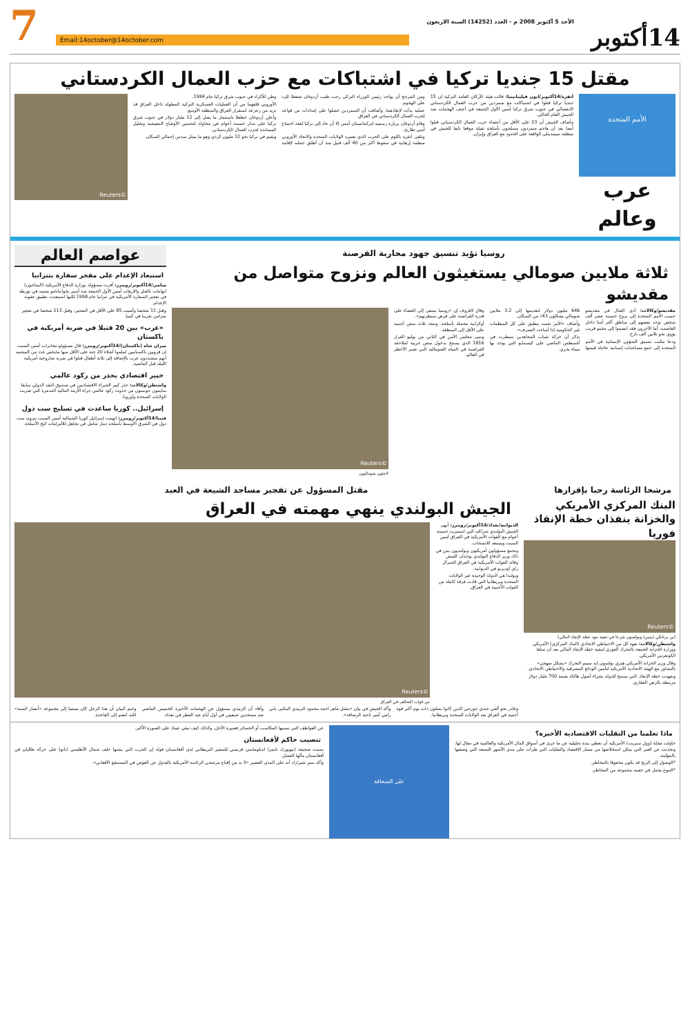14أكتوبر
الأحد 5 أكتوبر 2008 م - العدد (14252) السنة الاربعون
Email:14october@14october.com
7
مقتل 15 جنديا تركيا في اشتباكات مع حزب العمال الكردستاني
الأمم المتحدة
عرب وعالم
أنقرة/14أكتوبر/ايون فيليبابيتيا: قالت هيئة الأركان العامة التركية إن 15 جنديا تركيا قتلوا في اشتباكات مع متمردين من حزب العمال الكردستاني الانفصالي في جنوب شرق تركيا أمس الأول الجمعة في أعنف الهجمات ضد الجيش العام الحالي.
وأضاف الجيش أن 23 على الأقل من أعضاء حزب العمال الكردستاني قتلوا أيضا بعد أن هاجم متمردون مسلحون بأسلحة ثقيلة موقعا تابعا للجيش في منطقة سيمدينلي الواقعة على الحدود مع العراق وإيران.
ومن المرجح أن يواجه رئيس الوزراء التركي رجب طيب أردوغان ضغطا للرد على الهجوم.
عملية بدأت لإنقاذهما. وأضافت أن المتمردين حصلوا على إمدادات من قواعد لحزب العمال الكردستاني في العراق.
وقام أردوغان بزيارة رسمية لتركمانستان أمس إلا أن عاد إلى تركيا لعقد اجتماع أمني طارئ.
وتلقى أنقرة باللوم على الحزب الذي تعتبره الولايات المتحدة والاتحاد الأوروبي منظمة إرهابية في سقوط أكثر من 40 ألف قتيل منذ أن أطلق حملته لإقامة وطن للأكراد في جنوب شرق تركيا عام 1984.
الأوروبي قلقهما من أن العمليات العسكرية التركية المطولة داخل العراق قد تزيد من زعزعة استقرار العراق والمنطقة الأوسع.
وأعلن أردوغان خططا باستثمار ما يصل إلى 12 مليار دولار في جنوب شرق تركيا على مدار خمسة أعوام في محاولة لتحسين الأوضاع المعيشية وتقليل المساندة لحزب العمال الكردستاني.
ويقيم في تركيا نحو 12 مليون كردي وهو ما يمثل سدس إجمالي السكان.
©Reuters
روسيا تؤيد تنسيق جهود محاربة القرصنة
ثلاثة ملايين صومالي يستغيثون العالم ونزوح متواصل من مقديشو
مقديشو/وكالات: أدى القتال في مقديشو حسب الأمم المتحدة إلى نزوح خمسة عشر ألف شخص توجه بعضهم إلى مناطق أكثر أمنا داخل العاصمة، أما الآخرون فقد انضموا إلى مخيم قريب يؤوي نحو ثلاثين ألف نازح.
ودعا مكتب تنسيق الشؤون الإنسانية في الأمم المتحدة إلى جمع مساعدات إنسانية عاجلة قيمتها 646 مليون دولار لتقديمها إلى 3.2 ملايين صومالي يشكلون 43٪ من السكان.
وأضاف «الأمر نفسه ينطبق على كل المنظمات غير الحكومية إذا أساءت التصرف».
يذكر أن حركة شباب المجاهدين سيطرت في أغسطس الماضي على كيسمايو التي يوجد بها ميناء بحري.
وقال لافروف إن «روسيا تسعى إلى القضاء على قدرة القراصنة على فرض سيطرتهم».
أوكرانية محملة بأسلحة. وتتجه ثلاث سفن أجنبية على الأقل إلى المنطقة.
وتبنى مجلس الأمن في الثاني من يوليو القرار 1816 الذي يسمح بدخول سفن حربية لملاحقة القراصنة في المياه الصومالية التي تعتبر الأخطر في العالم.
©Reuters
لاجئون صوماليون
عواصم العالم
استبعاد الإعدام على مفجر سفارة بتنزانيا
ميامي/14أكتوبر/رويترز: أقرت مسؤولة بوزارة الدفاع الأمريكية (البنتاجون) اتهامات بالقتل والإرهاب أمس الأول الجمعة ضد أسير بجوانتانامو يشتبه في تورطه في تفجير السفارة الأمريكية في تنزانيا عام 1998 لكنها استبعدت تطبيق عقوبة الإعدام.
وقتل 11 شخصا وأصيب 85 على الأقل في التفجير، وقتل 213 شخصا في تفجير متزامن تقريبا في كينيا.
«عرب» بين 20 قتيلا في ضربة أمريكية في باكستان
ميران شاه (باكستان)/14أكتوبر/رويترز: قال مسؤولو مخابرات أمس السبت إن قرويين باكستانيين لملموا أشلاء 20 جثة على الأقل منها مايخص عدد من المشتبه أنهم متشددون عرب بالإضافة إلى ثلاثة أطفال قتلوا في ضربة صاروخية أمريكية الليلة قبل الماضية.
خبير اقتصادي يحذر من ركود عالمي
واشنطن/وكالات: حذر كبير الخبراء الاقتصاديين في صندوق النقد الدولي سابقا سايمون جونسون من حدوث ركود عالمي جراء الأزمة المالية المدمرة التي ضربت الولايات المتحدة وأوروبا.
إسرائيل.. كوريا ساعدت في تسليح ست دول
فيينا/14أكتوبر/رويترز: اتهمت إسرائيل كوريا الشمالية أمس السبت بتزويد ست دول في الشرق الأوسط بأسلحة دمار شامل في تجاهل للالتزامات كبح الأسلحة.
مرشحا الرئاسة رحبا بإقرارها
البنك المركزي الأمريكي والخزانة ينفذان خطة الإنقاذ فوريا
©Reuters
(بن برنانكي (يمين) وبولسون شرعا في تنفيذ بنود خطة الإنقاذ المالي)
واشنطن/وكالات: تعهد كل من الاحتياطي الاتحادي (البنك المركزي) الأمريكي ووزارة الخزانة الجمعة بالتحرك الفوري لتنفيذ خطة الإنقاذ المالي بعد أن تبناها الكونغرس الأمريكي.
وقال وزير الخزانة الأمريكي هنري بولسون إنه سيتم التحرك «بشكل منهجي» بالتشاور مع الهيئة الاتحادية الأمريكية لتأمين الودائع المصرفية والاحتياطي الاتحادي.
وتعهدت خطة الإنقاذ، التي تسمح للدولة بشراء أصول هالكة بقيمة 700 مليار دولار مرتبطة بالرهن العقاري.
مقتل المسؤول عن تفجير مساجد الشيعة في العيد
الجيش البولندي ينهي مهمته في العراق
الديوانية/بغداد/14أكتوبر/رويترز: أنهى الجيش البولندي شراكته التي استمرت خمسة أعوام مع القوات الأمريكية في العراق أمس السبت ويستعد للانسحاب.
وتجمع مسؤولون أمريكيون وبولنديون بمن في ذلك وزير الدفاع البولندي بوجدان كليتش وقائد القوات الأمريكية في العراق الجنرال راي أوديرنو في الديوانية.
وبولندا هي الدولة الوحيدة غير الولايات المتحدة وبريطانيا التي قادت فرقة كاملة من القوات الأجنبية في العراق.
©Reuters
من قوات التحالف في العراق
وغادر نحو ألفي جندي جورجي الذين كانوا يمثلون ذات يوم أكبر قوة أجنبية في العراق بعد الولايات المتحدة وبريطانيا.
وأكد الجيش في بيان «مقتل ماهر احمد محمود الزبيدي المكنى بابي رامي أمير ناحية الرصافة».
وأفاد أن الزبيدي مسؤول عن الهجمات الأخيرة الخميس الماضي ضد مسجدين شيعيين في أول أيام عيد الفطر في بغداد.
وختم البيان أن هذا الرجل كان منتميا إلى مجموعة «أنصار السنة» لكنه انضم إلى القاعدة.
ماذا تعلمنا من التقلبات الاقتصادية الأخيرة؟
حاولت مجلة (وول ستريت) الأمريكية أن تعطي نبذة تحليلية عن ما جرى في أسواق المال الأمريكية والعالمية في مقال لها، وتحدثت عن العبر التي يمكن استخلاصها من مسار الاقتصاد والتقلبات التي طرأت على مدى الأشهر التسعة التي وصفتها بالمؤلمة.
*الوصول إلى الربح قد يكون محفوفا بالمخاطر.
*التنوع يحمل في جعبته مجموعة من المخاطر.
على الصحافة
عن العواطف التي تسببها المكاسب أو الخسائر قصيرة الأجل، وكذلك كيف تبقي عينك على الصورة الأكبر.
تنصيب حاكم لأفغانستان
نسبت صحيفة (نيويورك تايمز) لدبلوماسي فرنسي للسفير البريطاني لدى أفغانستان قوله إن الحرب التي يشنها حلف شمال الأطلسي (ناتو) على حركة طالبان في أفغانستان مآلها الفشل.
وأكد سير شيراراد أنه على المدى القصير «لا بد من إقناع مرشحي الرئاسة الأمريكية بالعدول عن الغوص في المستنقع الأفغاني».